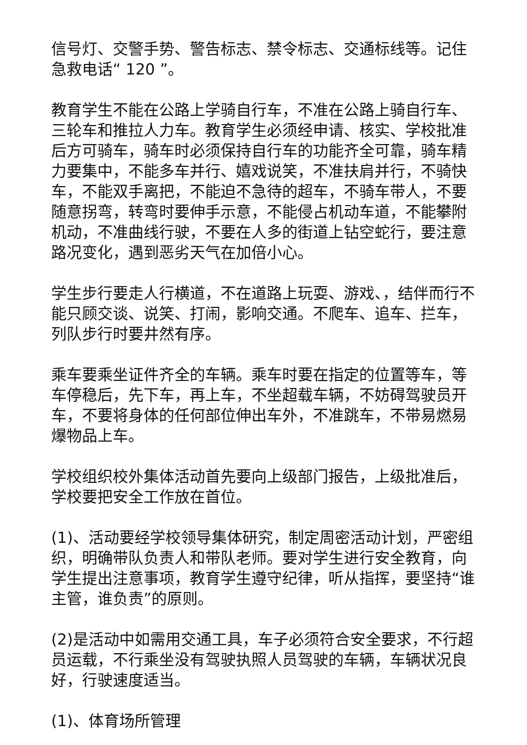信号灯、交警手势、警告标志、禁令标志、交通标线等。记住急救电话“ 120 ”。
教育学生不能在公路上学骑自行车，不准在公路上骑自行车、三轮车和推拉人力车。教育学生必须经申请、核实、学校批准后方可骑车，骑车时必须保持自行车的功能齐全可靠，骑车精力要集中，不能多车并行、嬉戏说笑，不准扶肩并行，不骑快车，不能双手离把，不能迫不急待的超车，不骑车带人，不要随意拐弯，转弯时要伸手示意，不能侵占机动车道，不能攀附机动，不准曲线行驶，不要在人多的街道上钻空蛇行，要注意路况变化，遇到恶劣天气在加倍小心。
学生步行要走人行横道，不在道路上玩耍、游戏、，结伴而行不能只顾交谈、说笑、打闹，影响交通。不爬车、追车、拦车，列队步行时要井然有序。
乘车要乘坐证件齐全的车辆。乘车时要在指定的位置等车，等车停稳后，先下车，再上车，不坐超载车辆，不妨碍驾驶员开车，不要将身体的任何部位伸出车外，不准跳车，不带易燃易爆物品上车。
学校组织校外集体活动首先要向上级部门报告，上级批准后，学校要把安全工作放在首位。
(1)、活动要经学校领导集体研究，制定周密活动计划，严密组织，明确带队负责人和带队老师。要对学生进行安全教育，向学生提出注意事项，教育学生遵守纪律，听从指挥，要坚持“谁主管，谁负责”的原则。
(2)是活动中如需用交通工具，车子必须符合安全要求，不行超员运载，不行乘坐没有驾驶执照人员驾驶的车辆，车辆状况良好，行驶速度适当。
(1)、体育场所管理